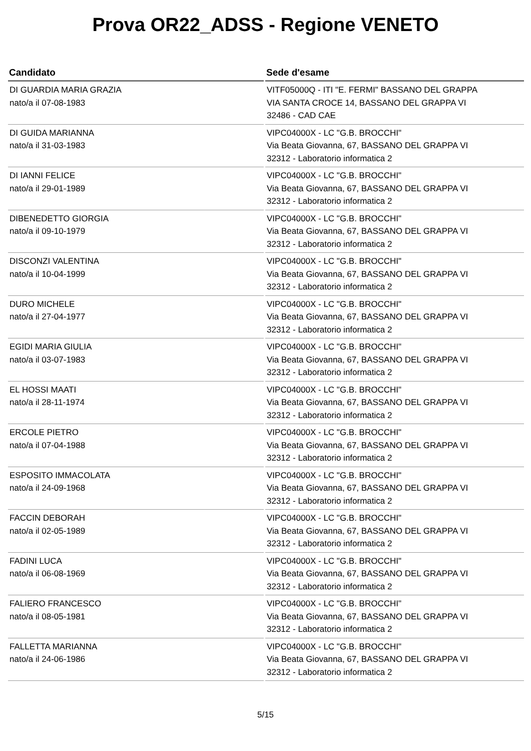Prova OR22_ADSS - Regione VENETO
| Candidato | Sede d'esame |
| --- | --- |
| DI GUARDIA MARIA GRAZIA nato/a il 07-08-1983 | VITF05000Q - ITI "E. FERMI" BASSANO DEL GRAPPA VIA SANTA CROCE 14, BASSANO DEL GRAPPA VI 32486 - CAD CAE |
| DI GUIDA MARIANNA nato/a il 31-03-1983 | VIPC04000X - LC "G.B. BROCCHI" Via Beata Giovanna, 67, BASSANO DEL GRAPPA VI 32312 - Laboratorio informatica 2 |
| DI IANNI FELICE nato/a il 29-01-1989 | VIPC04000X - LC "G.B. BROCCHI" Via Beata Giovanna, 67, BASSANO DEL GRAPPA VI 32312 - Laboratorio informatica 2 |
| DIBENEDETTO GIORGIA nato/a il 09-10-1979 | VIPC04000X - LC "G.B. BROCCHI" Via Beata Giovanna, 67, BASSANO DEL GRAPPA VI 32312 - Laboratorio informatica 2 |
| DISCONZI VALENTINA nato/a il 10-04-1999 | VIPC04000X - LC "G.B. BROCCHI" Via Beata Giovanna, 67, BASSANO DEL GRAPPA VI 32312 - Laboratorio informatica 2 |
| DURO MICHELE nato/a il 27-04-1977 | VIPC04000X - LC "G.B. BROCCHI" Via Beata Giovanna, 67, BASSANO DEL GRAPPA VI 32312 - Laboratorio informatica 2 |
| EGIDI MARIA GIULIA nato/a il 03-07-1983 | VIPC04000X - LC "G.B. BROCCHI" Via Beata Giovanna, 67, BASSANO DEL GRAPPA VI 32312 - Laboratorio informatica 2 |
| EL HOSSI MAATI nato/a il 28-11-1974 | VIPC04000X - LC "G.B. BROCCHI" Via Beata Giovanna, 67, BASSANO DEL GRAPPA VI 32312 - Laboratorio informatica 2 |
| ERCOLE PIETRO nato/a il 07-04-1988 | VIPC04000X - LC "G.B. BROCCHI" Via Beata Giovanna, 67, BASSANO DEL GRAPPA VI 32312 - Laboratorio informatica 2 |
| ESPOSITO IMMACOLATA nato/a il 24-09-1968 | VIPC04000X - LC "G.B. BROCCHI" Via Beata Giovanna, 67, BASSANO DEL GRAPPA VI 32312 - Laboratorio informatica 2 |
| FACCIN DEBORAH nato/a il 02-05-1989 | VIPC04000X - LC "G.B. BROCCHI" Via Beata Giovanna, 67, BASSANO DEL GRAPPA VI 32312 - Laboratorio informatica 2 |
| FADINI LUCA nato/a il 06-08-1969 | VIPC04000X - LC "G.B. BROCCHI" Via Beata Giovanna, 67, BASSANO DEL GRAPPA VI 32312 - Laboratorio informatica 2 |
| FALIERO FRANCESCO nato/a il 08-05-1981 | VIPC04000X - LC "G.B. BROCCHI" Via Beata Giovanna, 67, BASSANO DEL GRAPPA VI 32312 - Laboratorio informatica 2 |
| FALLETTA MARIANNA nato/a il 24-06-1986 | VIPC04000X - LC "G.B. BROCCHI" Via Beata Giovanna, 67, BASSANO DEL GRAPPA VI 32312 - Laboratorio informatica 2 |
5/15